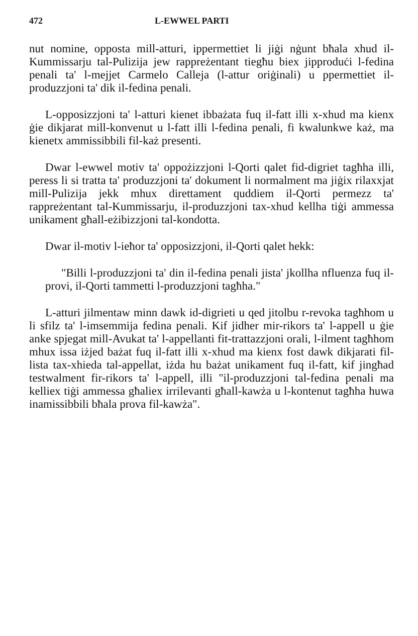472 L-EWWEL PARTI
nut nomine, opposta mill-atturi, ippermettiet li jiġi nġunt bħala xhud il-Kummissarju tal-Pulizija jew rappreżentant tiegħu biex jipproduċi l-fedina penali ta' l-mejjet Carmelo Calleja (l-attur oriġinali) u ppermettiet il-produzzjoni ta' dik il-fedina penali.
L-opposizzjoni ta' l-atturi kienet ibbażata fuq il-fatt illi x-xhud ma kienx ġie dikjarat mill-konvenut u l-fatt illi l-fedina penali, fi kwalunkwe każ, ma kienetx ammissibbili fil-każ presenti.
Dwar l-ewwel motiv ta' oppożizzjoni l-Qorti qalet fid-digriet tagħha illi, peress li si tratta ta' produzzjoni ta' dokument li normalment ma jiġix rilaxxjat mill-Pulizija jekk mhux direttament quddiem il-Qorti permezz ta' rappreżentant tal-Kummissarju, il-produzzjoni tax-xhud kellha tiġi ammessa unikament għall-eżibizzjoni tal-kondotta.
Dwar il-motiv l-ieħor ta' opposizzjoni, il-Qorti qalet hekk:
"Billi l-produzzjoni ta' din il-fedina penali jista' jkollha nfluenza fuq il-provi, il-Qorti tammetti l-produzzjoni tagħha."
L-atturi jilmentaw minn dawk id-digrieti u qed jitolbu r-revoka tagħhom u li sfilz ta' l-imsemmija fedina penali. Kif jidher mir-rikors ta' l-appell u ġie anke spjegat mill-Avukat ta' l-appellanti fit-trattazzjoni orali, l-ilment tagħhom mhux issa iżjed bażat fuq il-fatt illi x-xhud ma kienx fost dawk dikjarati fil-lista tax-xhieda tal-appellat, iżda hu bażat unikament fuq il-fatt, kif jingħad testwalment fir-rikors ta' l-appell, illi "il-produzzjoni tal-fedina penali ma kelliex tiġi ammessa għaliex irrilevanti għall-kawża u l-kontenut tagħha huwa inamissibbili bħala prova fil-kawża".